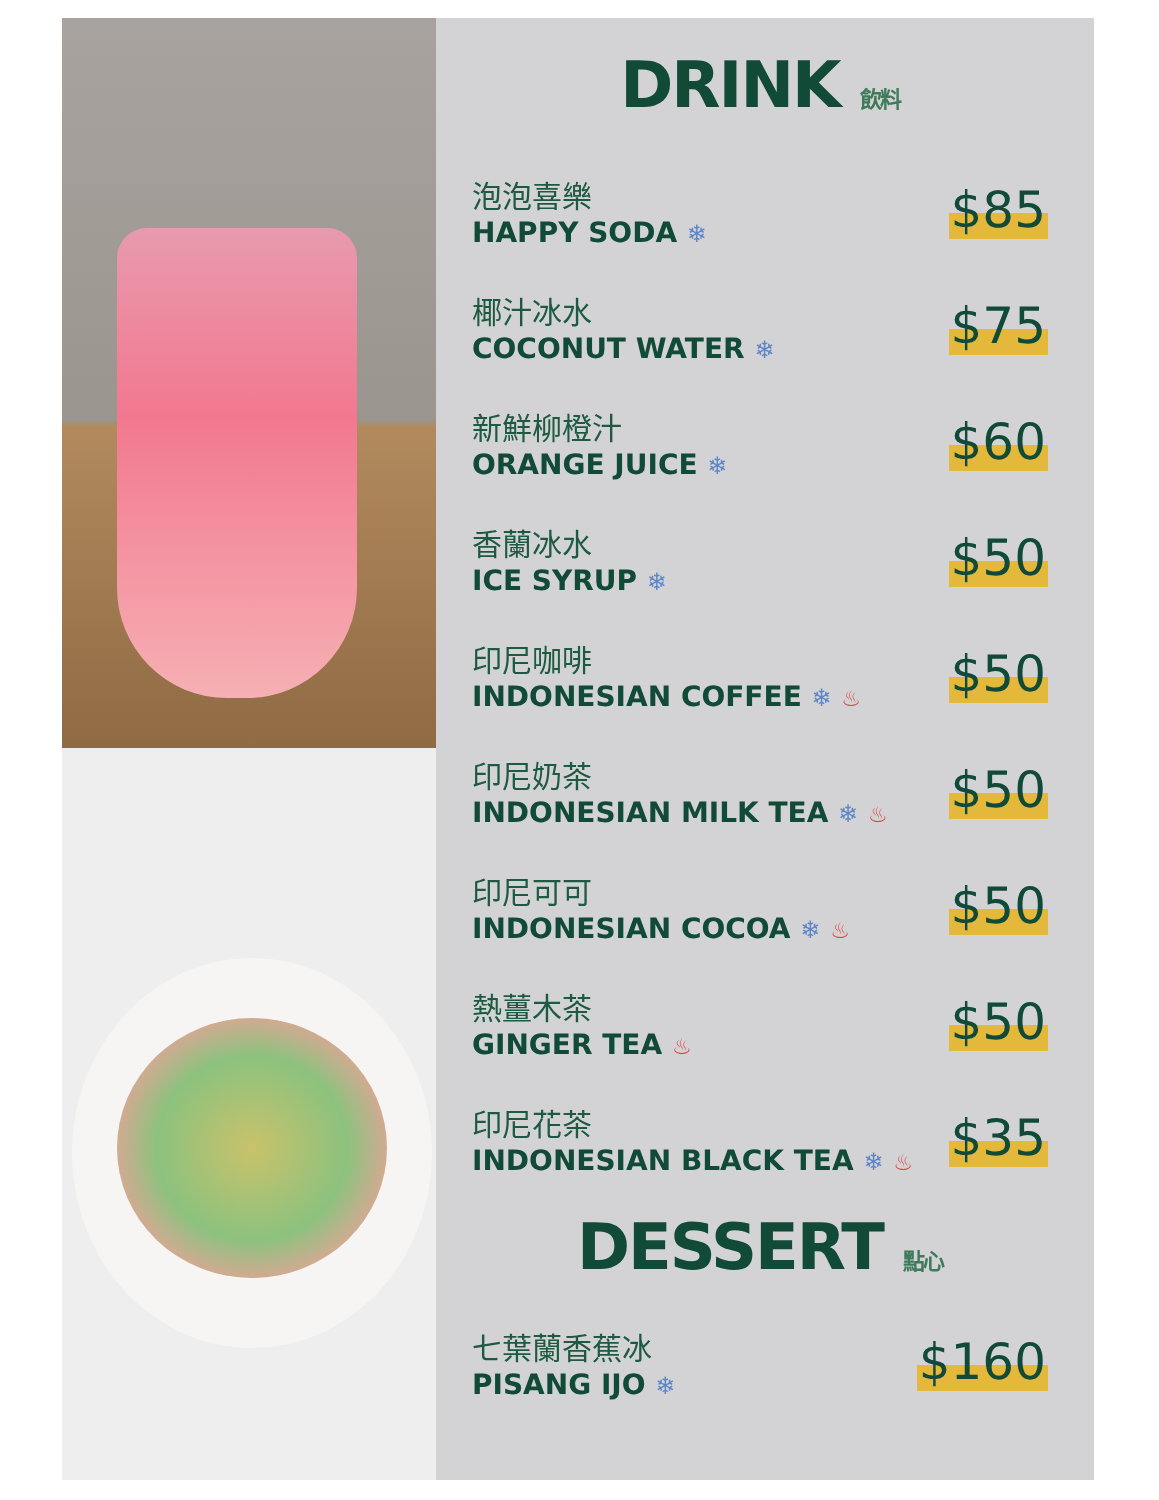DRINK 飲料
泡泡喜樂
HAPPY SODA ❄
$85
椰汁冰水
COCONUT WATER ❄
$75
新鮮柳橙汁
ORANGE JUICE ❄
$60
香蘭冰水
ICE SYRUP ❄
$50
印尼咖啡
INDONESIAN COFFEE ❄ ♨
$50
印尼奶茶
INDONESIAN MILK TEA ❄ ♨
$50
印尼可可
INDONESIAN COCOA ❄ ♨
$50
熱薑木茶
GINGER TEA ♨
$50
印尼花茶
INDONESIAN BLACK TEA ❄ ♨
$35
DESSERT 點心
七葉蘭香蕉冰
PISANG IJO ❄
$160